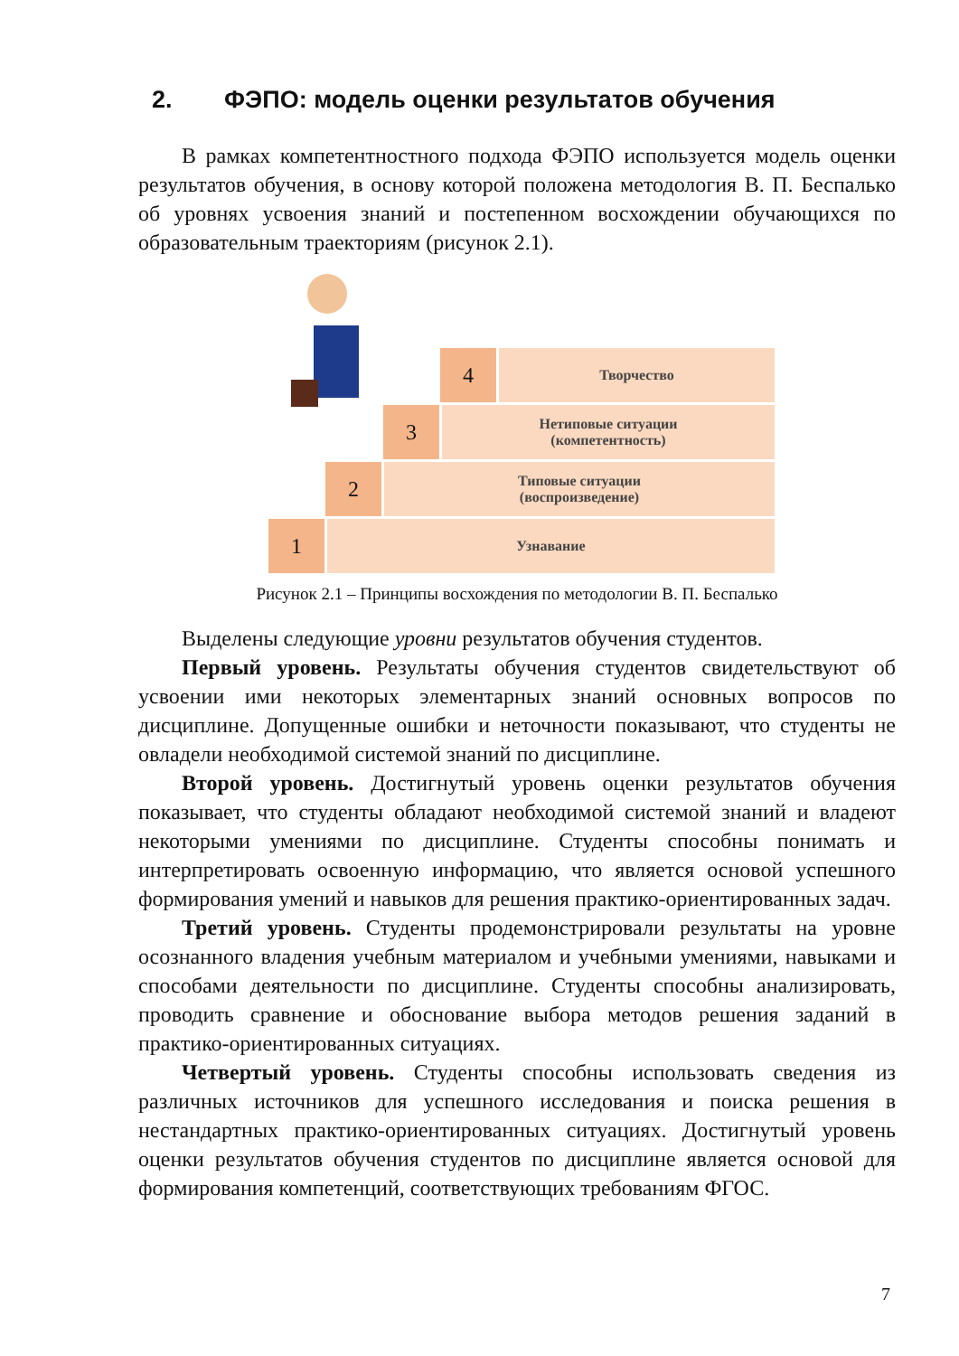2. ФЭПО: модель оценки результатов обучения
В рамках компетентностного подхода ФЭПО используется модель оценки результатов обучения, в основу которой положена методология В. П. Беспалько об уровнях усвоения знаний и постепенном восхождении обучающихся по образовательным траекториям (рисунок 2.1).
4 Творчество
3
Нетиповые ситуации
(компетентность)
2
Типовые ситуации
(воспроизведение)
1 Узнавание
Рисунок 2.1 – Принципы восхождения по методологии В. П. Беспалько
Выделены следующие уровни результатов обучения студентов.
Первый уровень. Результаты обучения студентов свидетельствуют об усвоении ими некоторых элементарных знаний основных вопросов по дисциплине. Допущенные ошибки и неточности показывают, что студенты не овладели необходимой системой знаний по дисциплине.
Второй уровень. Достигнутый уровень оценки результатов обучения показывает, что студенты обладают необходимой системой знаний и владеют некоторыми умениями по дисциплине. Студенты способны понимать и интерпретировать освоенную информацию, что является основой успешного формирования умений и навыков для решения практико-ориентированных задач.
Третий уровень. Студенты продемонстрировали результаты на уровне осознанного владения учебным материалом и учебными умениями, навыками и способами деятельности по дисциплине. Студенты способны анализировать, проводить сравнение и обоснование выбора методов решения заданий в практико-ориентированных ситуациях.
Четвертый уровень. Студенты способны использовать сведения из различных источников для успешного исследования и поиска решения в нестандартных практико-ориентированных ситуациях. Достигнутый уровень оценки результатов обучения студентов по дисциплине является основой для формирования компетенций, соответствующих требованиям ФГОС.
7